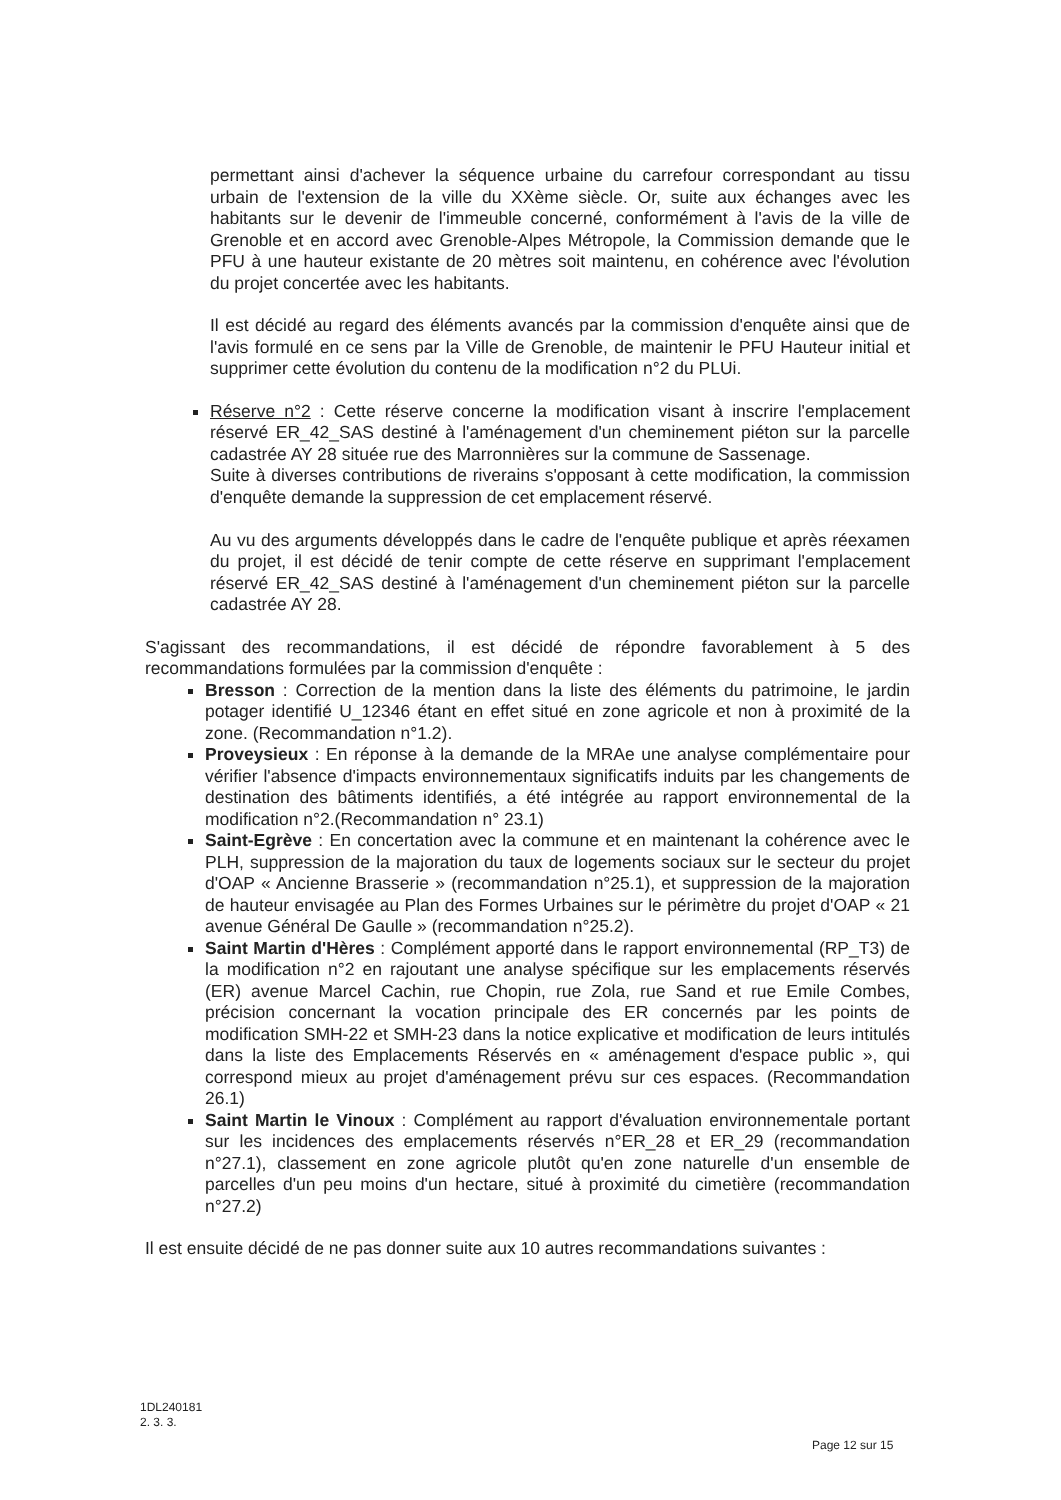permettant ainsi d'achever la séquence urbaine du carrefour correspondant au tissu urbain de l'extension de la ville du XXème siècle. Or, suite aux échanges avec les habitants sur le devenir de l'immeuble concerné, conformément à l'avis de la ville de Grenoble et en accord avec Grenoble-Alpes Métropole, la Commission demande que le PFU à une hauteur existante de 20 mètres soit maintenu, en cohérence avec l'évolution du projet concertée avec les habitants.
Il est décidé au regard des éléments avancés par la commission d'enquête ainsi que de l'avis formulé en ce sens par la Ville de Grenoble, de maintenir le PFU Hauteur initial et supprimer cette évolution du contenu de la modification n°2 du PLUi.
Réserve n°2 : Cette réserve concerne la modification visant à inscrire l'emplacement réservé ER_42_SAS destiné à l'aménagement d'un cheminement piéton sur la parcelle cadastrée AY 28 située rue des Marronnières sur la commune de Sassenage.
Suite à diverses contributions de riverains s'opposant à cette modification, la commission d'enquête demande la suppression de cet emplacement réservé.
Au vu des arguments développés dans le cadre de l'enquête publique et après réexamen du projet, il est décidé de tenir compte de cette réserve en supprimant l'emplacement réservé ER_42_SAS destiné à l'aménagement d'un cheminement piéton sur la parcelle cadastrée AY 28.
S'agissant des recommandations, il est décidé de répondre favorablement à 5 des recommandations formulées par la commission d'enquête :
Bresson : Correction de la mention dans la liste des éléments du patrimoine, le jardin potager identifié U_12346 étant en effet situé en zone agricole et non à proximité de la zone. (Recommandation n°1.2).
Proveysieux : En réponse à la demande de la MRAe une analyse complémentaire pour vérifier l'absence d'impacts environnementaux significatifs induits par les changements de destination des bâtiments identifiés, a été intégrée au rapport environnemental de la modification n°2.(Recommandation n° 23.1)
Saint-Egrève : En concertation avec la commune et en maintenant la cohérence avec le PLH, suppression de la majoration du taux de logements sociaux sur le secteur du projet d'OAP « Ancienne Brasserie » (recommandation n°25.1), et suppression de la majoration de hauteur envisagée au Plan des Formes Urbaines sur le périmètre du projet d'OAP « 21 avenue Général De Gaulle » (recommandation n°25.2).
Saint Martin d'Hères : Complément apporté dans le rapport environnemental (RP_T3) de la modification n°2 en rajoutant une analyse spécifique sur les emplacements réservés (ER) avenue Marcel Cachin, rue Chopin, rue Zola, rue Sand et rue Emile Combes, précision concernant la vocation principale des ER concernés par les points de modification SMH-22 et SMH-23 dans la notice explicative et modification de leurs intitulés dans la liste des Emplacements Réservés en « aménagement d'espace public », qui correspond mieux au projet d'aménagement prévu sur ces espaces. (Recommandation 26.1)
Saint Martin le Vinoux : Complément au rapport d'évaluation environnementale portant sur les incidences des emplacements réservés n°ER_28 et ER_29 (recommandation n°27.1), classement en zone agricole plutôt qu'en zone naturelle d'un ensemble de parcelles d'un peu moins d'un hectare, situé à proximité du cimetière (recommandation n°27.2)
Il est ensuite décidé de ne pas donner suite aux 10 autres recommandations suivantes :
1DL240181
2. 3. 3.
Page 12 sur 15